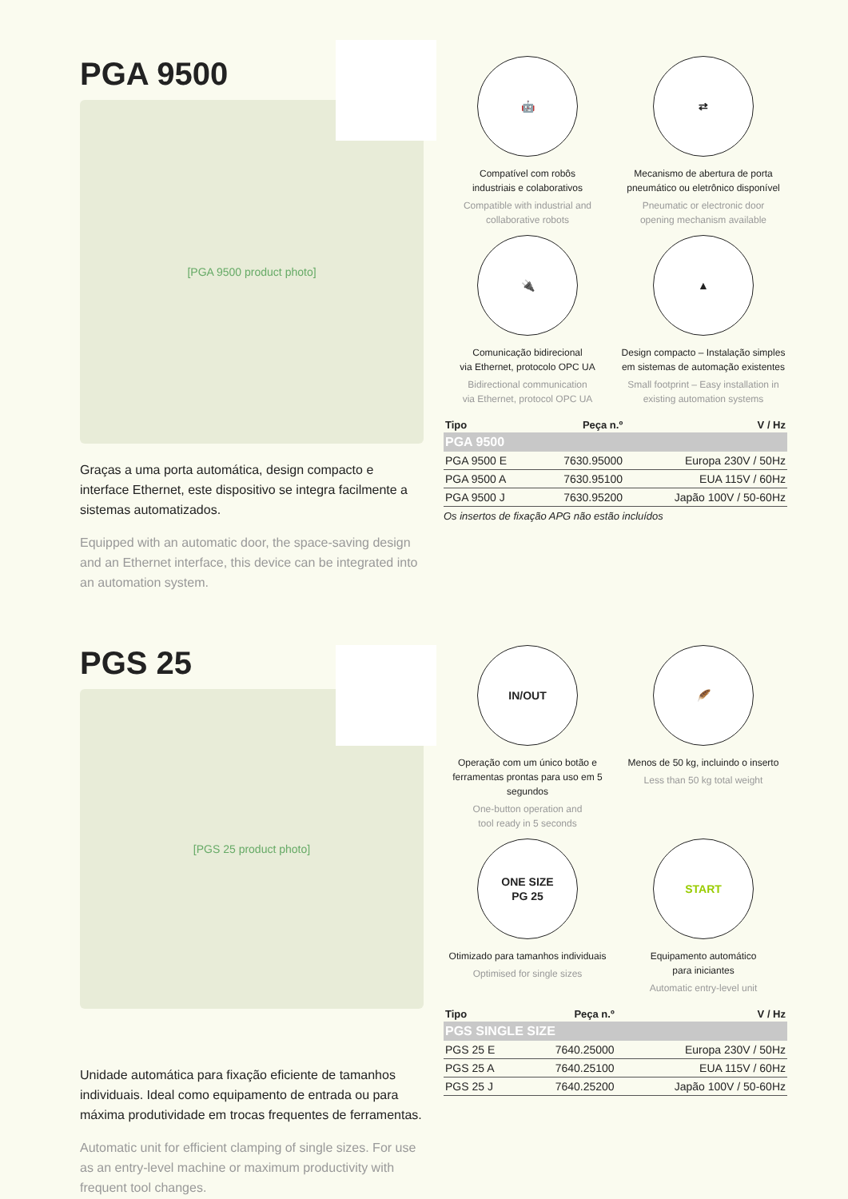PGA 9500
[PGA 9500 product photo]
Graças a uma porta automática, design compacto e interface Ethernet, este dispositivo se integra facilmente a sistemas automatizados.
Equipped with an automatic door, the space-saving design and an Ethernet interface, this device can be integrated into an automation system.
🤖
Compatível com robôs
industriais e colaborativos
Compatible with industrial and
collaborative robots
⇄
Mecanismo de abertura de porta pneumático ou eletrônico disponível
Pneumatic or electronic door
opening mechanism available
🔌
Comunicação bidirecional
via Ethernet, protocolo OPC UA
Bidirectional communication
via Ethernet, protocol OPC UA
▲
Design compacto – Instalação simples em sistemas de automação existentes
Small footprint – Easy installation in existing automation systems
| Tipo | Peça n.º | V / Hz |
| --- | --- | --- |
| PGA 9500 | | |
| PGA 9500 E | 7630.95000 | Europa 230V / 50Hz |
| PGA 9500 A | 7630.95100 | EUA 115V / 60Hz |
| PGA 9500 J | 7630.95200 | Japão 100V / 50-60Hz |
Os insertos de fixação APG não estão incluídos
PGS 25
[PGS 25 product photo]
Unidade automática para fixação eficiente de tamanhos individuais. Ideal como equipamento de entrada ou para máxima produtividade em trocas frequentes de ferramentas.
Automatic unit for efficient clamping of single sizes. For use as an entry-level machine or maximum productivity with frequent tool changes.
IN/OUT
Operação com um único botão e ferramentas prontas para uso em 5 segundos
One-button operation and
tool ready in 5 seconds
🪶
Menos de 50 kg, incluindo o inserto
Less than 50 kg total weight
ONE SIZE
PG 25
Otimizado para tamanhos individuais
Optimised for single sizes
START
Equipamento automático
para iniciantes
Automatic entry-level unit
| Tipo | Peça n.º | V / Hz |
| --- | --- | --- |
| PGS SINGLE SIZE | | |
| PGS 25 E | 7640.25000 | Europa 230V / 50Hz |
| PGS 25 A | 7640.25100 | EUA 115V / 60Hz |
| PGS 25 J | 7640.25200 | Japão 100V / 50-60Hz |